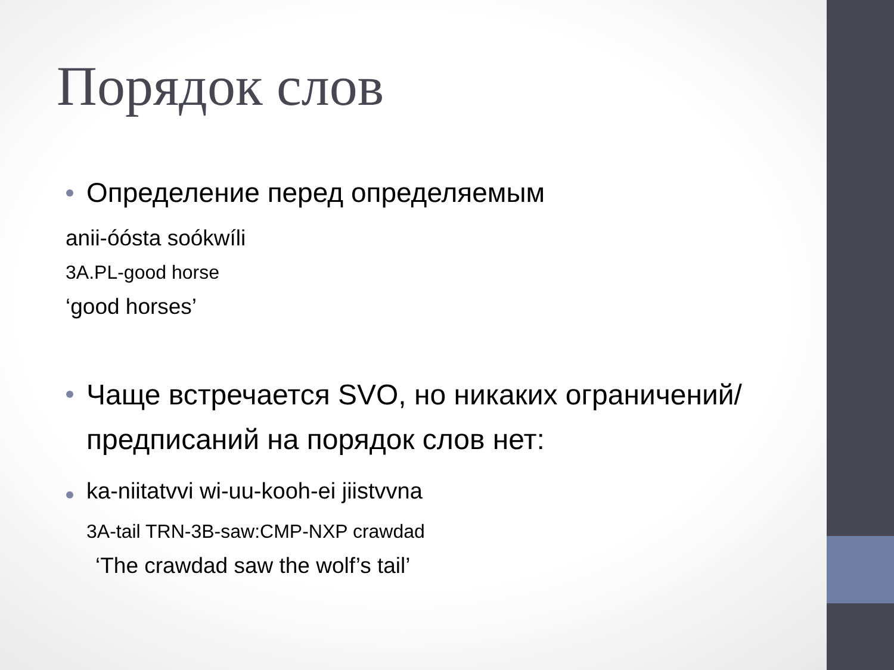Порядок слов
Определение перед определяемым
anii-óósta soókwíli
3A.PL-good horse
‘good horses’
Чаще встречается SVO, но никаких ограничений/предписаний на порядок слов нет:
ka-niitatvvi wi-uu-kooh-ei jiistvvna
3A-tail TRN-3B-saw:CMP-NXP crawdad
‘The crawdad saw the wolf’s tail’